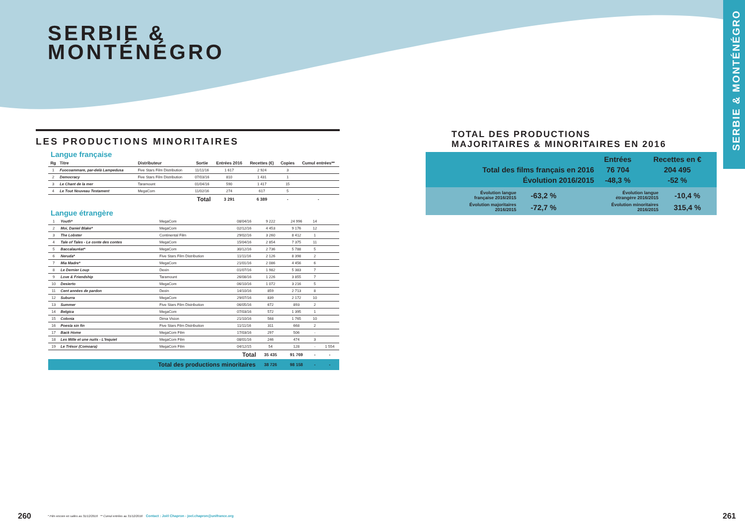SERBIE & MONTÉNÉGRO
SERBIE &
MONTÉNÉGRO
LES PRODUCTIONS MINORITAIRES
Langue française
| Rg | Titre | Distributeur | Sortie | Entrées 2016 | Recettes (€) | Copies | Cumul entrées** |
| --- | --- | --- | --- | --- | --- | --- | --- |
| 1 | Fuocoammare, par-delà Lampedusa | Five Stars Film Distribution | 11/11/16 | 1 617 | 2 924 | 3 | |
| 2 | Democracy | Five Stars Film Distribution | 07/03/16 | 810 | 1 431 | 1 | |
| 3 | Le Chant de la mer | Taramount | 01/04/16 | 590 | 1 417 | 15 | |
| 4 | Le Tout Nouveau Testament | MegaCom | 11/02/16 | 274 | 617 | 5 | |
| Total | | | | 3 291 | 6 389 | - | - |
Langue étrangère
| 1 | Youth* | MegaCom | 08/04/16 | 9 222 | 24 996 | 14 | |
| 2 | Moi, Daniel Blake* | MegaCom | 02/12/16 | 4 453 | 9 176 | 12 | |
| 3 | The Lobster | Continental Film | 29/02/16 | 3 260 | 8 412 | 1 | |
| 4 | Tale of Tales - Le conte des contes | MegaCom | 15/04/16 | 2 854 | 7 375 | 11 | |
| 5 | Baccalauréat* | MegaCom | 30/12/16 | 2 736 | 5 788 | 5 | |
| 6 | Neruda* | Five Stars Film Distribution | 11/11/16 | 2 126 | 8 398 | 2 | |
| 7 | Mia Madre* | MegaCom | 21/01/16 | 2 086 | 4 456 | 6 | |
| 8 | Le Dernier Loup | Dexin | 01/07/16 | 1 982 | 5 383 | 7 | |
| 9 | Love & Friendship | Taramount | 26/08/16 | 1 226 | 3 855 | 7 | |
| 10 | Desierto | MegaCom | 06/10/16 | 1 072 | 3 216 | 5 | |
| 11 | Cent années de pardon | Dexin | 14/10/16 | 859 | 2 713 | 8 | |
| 12 | Suburra | MegaCom | 29/07/16 | 839 | 2 172 | 10 | |
| 13 | Summer | Five Stars Film Distribution | 06/05/16 | 672 | 893 | 2 | |
| 14 | Belgica | MegaCom | 07/03/16 | 572 | 1 395 | 1 | |
| 15 | Colonia | Dima Vision | 21/10/16 | 568 | 1 765 | 10 | |
| 16 | Poesía sin fin | Five Stars Film Distribution | 11/11/16 | 311 | 668 | 2 | |
| 17 | Back Home | MegaCom Film | 17/03/16 | 297 | 506 | - | |
| 18 | Les Mille et une nuits - L'Inquiet | MegaCom Film | 08/01/16 | 246 | 474 | 3 | |
| 19 | Le Trésor (Comoara) | MegaCom Film | 04/12/15 | 54 | 128 | - | 1 554 |
| Total | | | | 35 435 | 91 769 | - | - |
| Total des productions minoritaires | | | | 38 726 | 98 158 | - | - |
TOTAL DES PRODUCTIONS
MAJORITAIRES & MINORITAIRES EN 2016
| | Entrées | Recettes en € |
| Total des films français en 2016 | 76 704 | 204 495 |
| Évolution 2016/2015 | -48,3 % | -52 % |
| Évolution langue française 2016/2015 | -63,2 % | Évolution langue étrangère 2016/2015 | -10,4 % |
| Évolution majoritaires 2016/2015 | -72,7 % | Évolution minoritaires 2016/2015 | 315,4 % |
260
* Film encore en salles au 31/12/2016 ** Cumul entrées au 31/12/2016 Contact : Joël Chapron - joel.chapron@unifrance.org
261